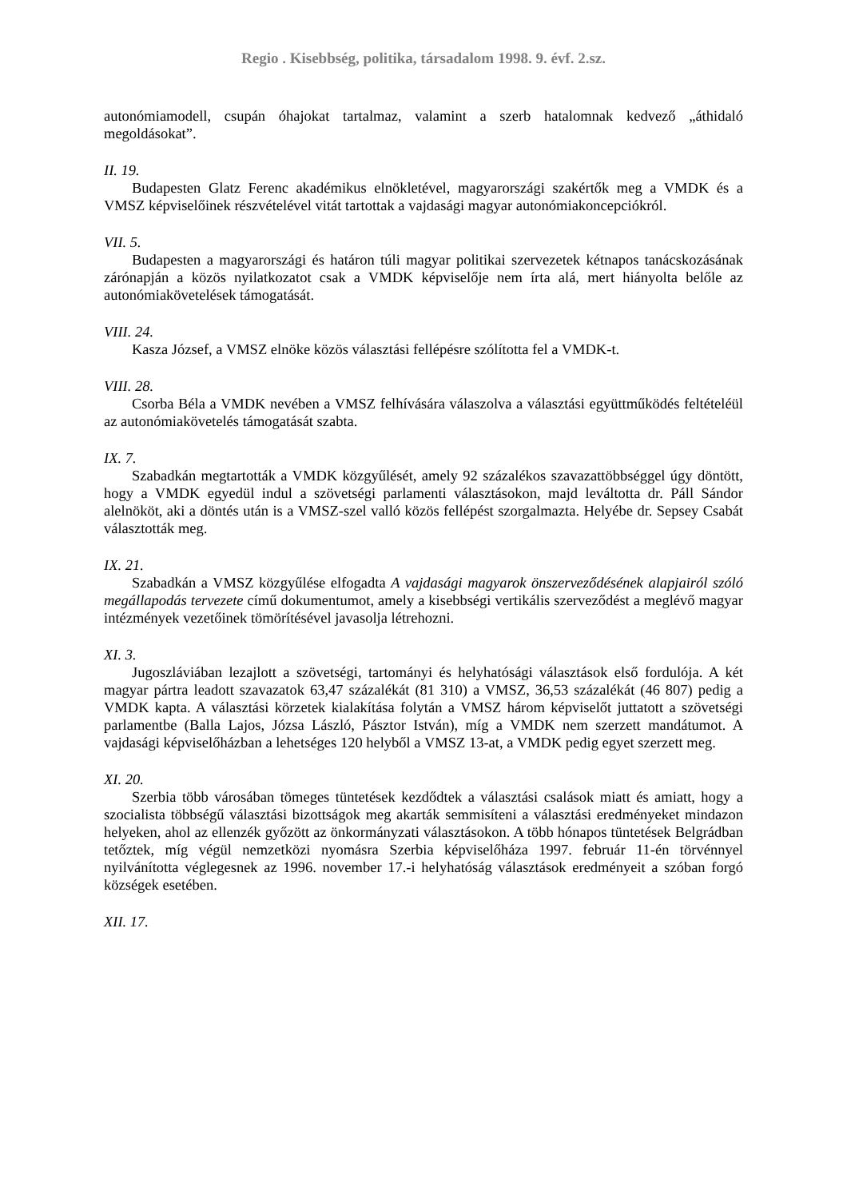Regio . Kisebbség, politika, társadalom 1998. 9. évf. 2.sz.
autonómiamodell, csupán óhajokat tartalmaz, valamint a szerb hatalomnak kedvező „áthidaló megoldásokat”.
II. 19.
Budapesten Glatz Ferenc akadémikus elnökletével, magyarországi szakértők meg a VMDK és a VMSZ képviselőinek részvételével vitát tartottak a vajdasági magyar autonómiakoncepciókról.
VII. 5.
Budapesten a magyarországi és határon túli magyar politikai szervezetek kétnapos tanácskozásának zárónapján a közös nyilatkozatot csak a VMDK képviselője nem írta alá, mert hiányolta belőle az autonómiakövetelések támogatását.
VIII. 24.
Kasza József, a VMSZ elnöke közös választási fellépésre szólította fel a VMDK-t.
VIII. 28.
Csorba Béla a VMDK nevében a VMSZ felhívására válaszolva a választási együttműködés feltételéül az autonómiakövetelés támogatását szabta.
IX. 7.
Szabadkán megtartották a VMDK közgyűlését, amely 92 százalékos szavazattöbbséggel úgy döntött, hogy a VMDK egyedül indul a szövetségi parlamenti választásokon, majd leváltotta dr. Páll Sándor alelnököt, aki a döntés után is a VMSZ-szel valló közös fellépést szorgalmazta. Helyébe dr. Sepsey Csabát választották meg.
IX. 21.
Szabadkán a VMSZ közgyűlése elfogadta A vajdasági magyarok önszerveződésének alapjairól szóló megállapodás tervezete című dokumentumot, amely a kisebbségi vertikális szerveződést a meglévő magyar intézmények vezetőinek tömörítésével javasolja létrehozni.
XI. 3.
Jugoszláviában lezajlott a szövetségi, tartományi és helyhatósági választások első fordulója. A két magyar pártra leadott szavazatok 63,47 százalékát (81 310) a VMSZ, 36,53 százalékát (46 807) pedig a VMDK kapta. A választási körzetek kialakítása folytán a VMSZ három képviselőt juttatott a szövetségi parlamentbe (Balla Lajos, Józsa László, Pásztor István), míg a VMDK nem szerzett mandátumot. A vajdasági képviselőházban a lehetséges 120 helyből a VMSZ 13-at, a VMDK pedig egyet szerzett meg.
XI. 20.
Szerbia több városában tömeges tüntetések kezdődtek a választási csalások miatt és amiatt, hogy a szocialista többségű választási bizottságok meg akarták semmisíteni a választási eredményeket mindazon helyeken, ahol az ellenzék győzött az önkormányzati választásokon. A több hónapos tüntetések Belgrádban tetőztek, míg végül nemzetközi nyomásra Szerbia képviselőháza 1997. február 11-én törvénnyel nyilvánította véglegesnek az 1996. november 17.-i helyhatóság választások eredményeit a szóban forgó községek esetében.
XII. 17.